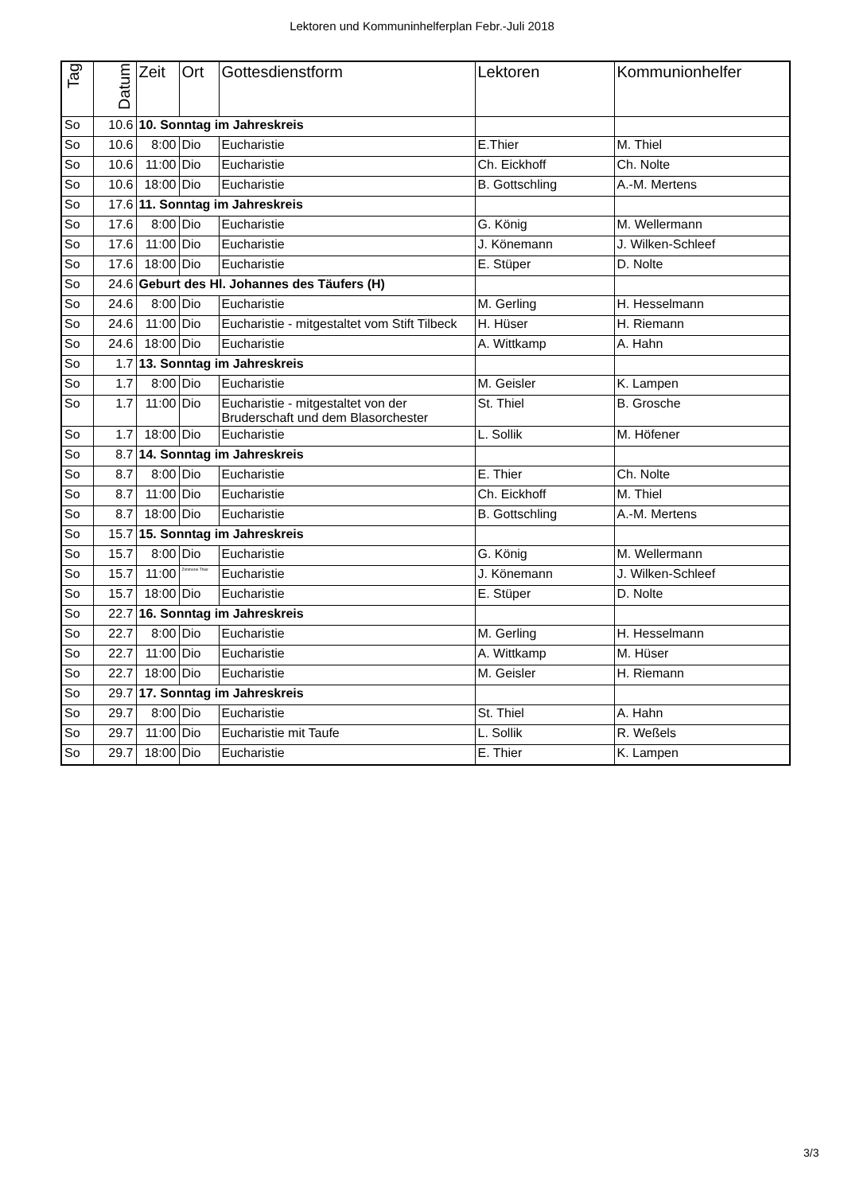Lektoren und Kommuninhelferplan Febr.-Juli 2018
| Tag | Datum | Zeit | Ort | Gottesdienstform | Lektoren | Kommunionhelfer |
| --- | --- | --- | --- | --- | --- | --- |
| So | 10.6 | 10. Sonntag im Jahreskreis | | | | |
| So | 10.6 | 8:00 | Dio | Eucharistie | E.Thier | M. Thiel |
| So | 10.6 | 11:00 | Dio | Eucharistie | Ch. Eickhoff | Ch. Nolte |
| So | 10.6 | 18:00 | Dio | Eucharistie | B. Gottschling | A.-M. Mertens |
| So | 17.6 | 11. Sonntag im Jahreskreis | | | | |
| So | 17.6 | 8:00 | Dio | Eucharistie | G. König | M. Wellermann |
| So | 17.6 | 11:00 | Dio | Eucharistie | J. Könemann | J. Wilken-Schleef |
| So | 17.6 | 18:00 | Dio | Eucharistie | E. Stüper | D. Nolte |
| So | 24.6 | Geburt des Hl. Johannes des Täufers (H) | | | | |
| So | 24.6 | 8:00 | Dio | Eucharistie | M. Gerling | H. Hesselmann |
| So | 24.6 | 11:00 | Dio | Eucharistie - mitgestaltet vom Stift Tilbeck | H. Hüser | H. Riemann |
| So | 24.6 | 18:00 | Dio | Eucharistie | A. Wittkamp | A. Hahn |
| So | 1.7 | 13. Sonntag im Jahreskreis | | | | |
| So | 1.7 | 8:00 | Dio | Eucharistie | M. Geisler | K. Lampen |
| So | 1.7 | 11:00 | Dio | Eucharistie - mitgestaltet von der Bruderschaft und dem Blasorchester | St. Thiel | B. Grosche |
| So | 1.7 | 18:00 | Dio | Eucharistie | L. Sollik | M. Höfener |
| So | 8.7 | 14. Sonntag im Jahreskreis | | | | |
| So | 8.7 | 8:00 | Dio | Eucharistie | E. Thier | Ch. Nolte |
| So | 8.7 | 11:00 | Dio | Eucharistie | Ch. Eickhoff | M. Thiel |
| So | 8.7 | 18:00 | Dio | Eucharistie | B. Gottschling | A.-M. Mertens |
| So | 15.7 | 15. Sonntag im Jahreskreis | | | | |
| So | 15.7 | 8:00 | Dio | Eucharistie | G. König | M. Wellermann |
| So | 15.7 | 11:00 | Zimmerei Thier | Eucharistie | J. Könemann | J. Wilken-Schleef |
| So | 15.7 | 18:00 | Dio | Eucharistie | E. Stüper | D. Nolte |
| So | 22.7 | 16. Sonntag im Jahreskreis | | | | |
| So | 22.7 | 8:00 | Dio | Eucharistie | M. Gerling | H. Hesselmann |
| So | 22.7 | 11:00 | Dio | Eucharistie | A. Wittkamp | M. Hüser |
| So | 22.7 | 18:00 | Dio | Eucharistie | M. Geisler | H. Riemann |
| So | 29.7 | 17. Sonntag im Jahreskreis | | | | |
| So | 29.7 | 8:00 | Dio | Eucharistie | St. Thiel | A. Hahn |
| So | 29.7 | 11:00 | Dio | Eucharistie mit Taufe | L. Sollik | R. Weßels |
| So | 29.7 | 18:00 | Dio | Eucharistie | E. Thier | K. Lampen |
3/3